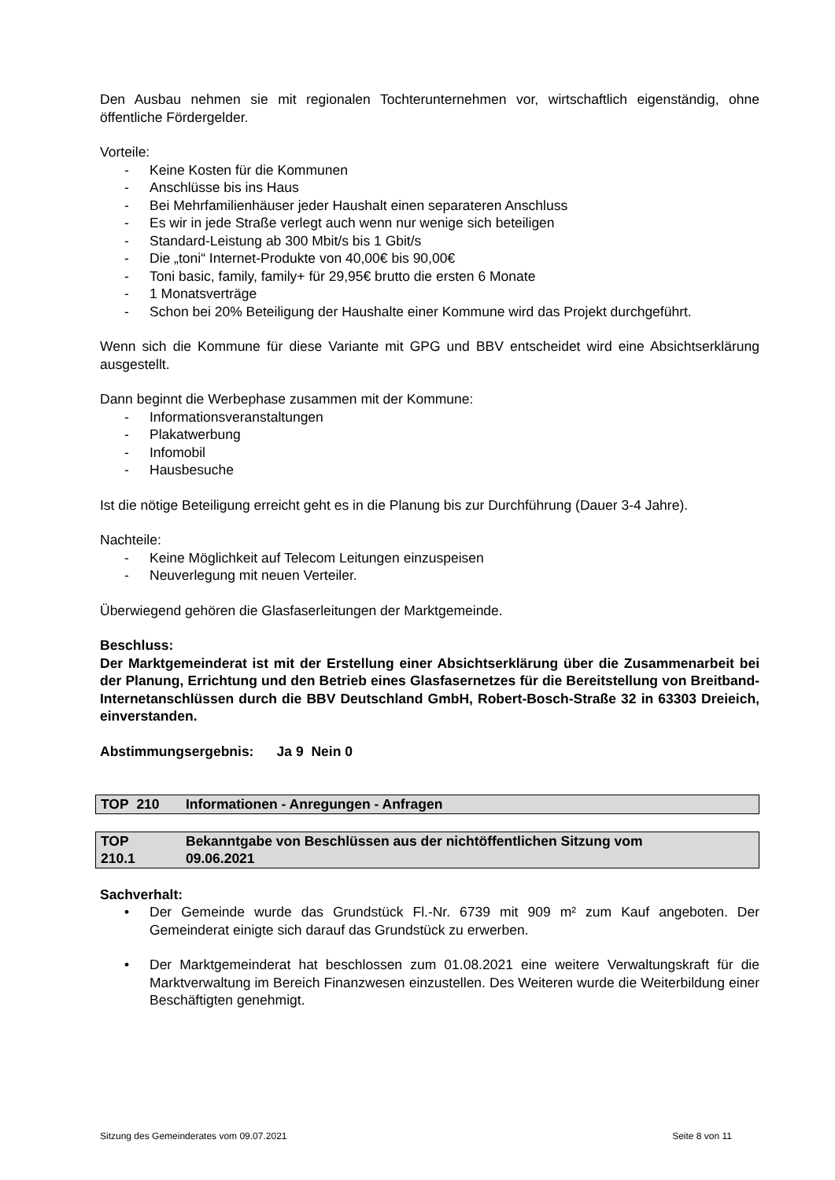Den Ausbau nehmen sie mit regionalen Tochterunternehmen vor, wirtschaftlich eigenständig, ohne öffentliche Fördergelder.
Vorteile:
- Keine Kosten für die Kommunen
- Anschlüsse bis ins Haus
- Bei Mehrfamilienhäuser jeder Haushalt einen separateren Anschluss
- Es wir in jede Straße verlegt auch wenn nur wenige sich beteiligen
- Standard-Leistung ab 300 Mbit/s bis 1 Gbit/s
- Die „toni“ Internet-Produkte von 40,00€ bis 90,00€
- Toni basic, family, family+ für 29,95€ brutto die ersten 6 Monate
- 1 Monatsverträge
- Schon bei 20% Beteiligung der Haushalte einer Kommune wird das Projekt durchgeführt.
Wenn sich die Kommune für diese Variante mit GPG und BBV entscheidet wird eine Absichtserklärung ausgestellt.
Dann beginnt die Werbephase zusammen mit der Kommune:
- Informationsveranstaltungen
- Plakatwerbung
- Infomobil
- Hausbesuche
Ist die nötige Beteiligung erreicht geht es in die Planung bis zur Durchführung (Dauer 3-4 Jahre).
Nachteile:
- Keine Möglichkeit auf Telecom Leitungen einzuspeisen
- Neuverlegung mit neuen Verteiler.
Überwiegend gehören die Glasfaserleitungen der Marktgemeinde.
Beschluss:
Der Marktgemeinderat ist mit der Erstellung einer Absichtserklärung über die Zusammenarbeit bei der Planung, Errichtung und den Betrieb eines Glasfasernetzes für die Bereitstellung von Breitband-Internetanschlüssen durch die BBV Deutschland GmbH, Robert-Bosch-Straße 32 in 63303 Dreieich, einverstanden.
Abstimmungsergebnis: Ja 9 Nein 0
TOP 210 Informationen - Anregungen - Anfragen
TOP
210.1 Bekanntgabe von Beschlüssen aus der nichtöffentlichen Sitzung vom
09.06.2021
Sachverhalt:
• Der Gemeinde wurde das Grundstück Fl.-Nr. 6739 mit 909 m² zum Kauf angeboten. Der Gemeinderat einigte sich darauf das Grundstück zu erwerben.
• Der Marktgemeinderat hat beschlossen zum 01.08.2021 eine weitere Verwaltungskraft für die Marktverwaltung im Bereich Finanzwesen einzustellen. Des Weiteren wurde die Weiterbildung einer Beschäftigten genehmigt.
Sitzung des Gemeinderates vom 09.07.2021 Seite 8 von 11